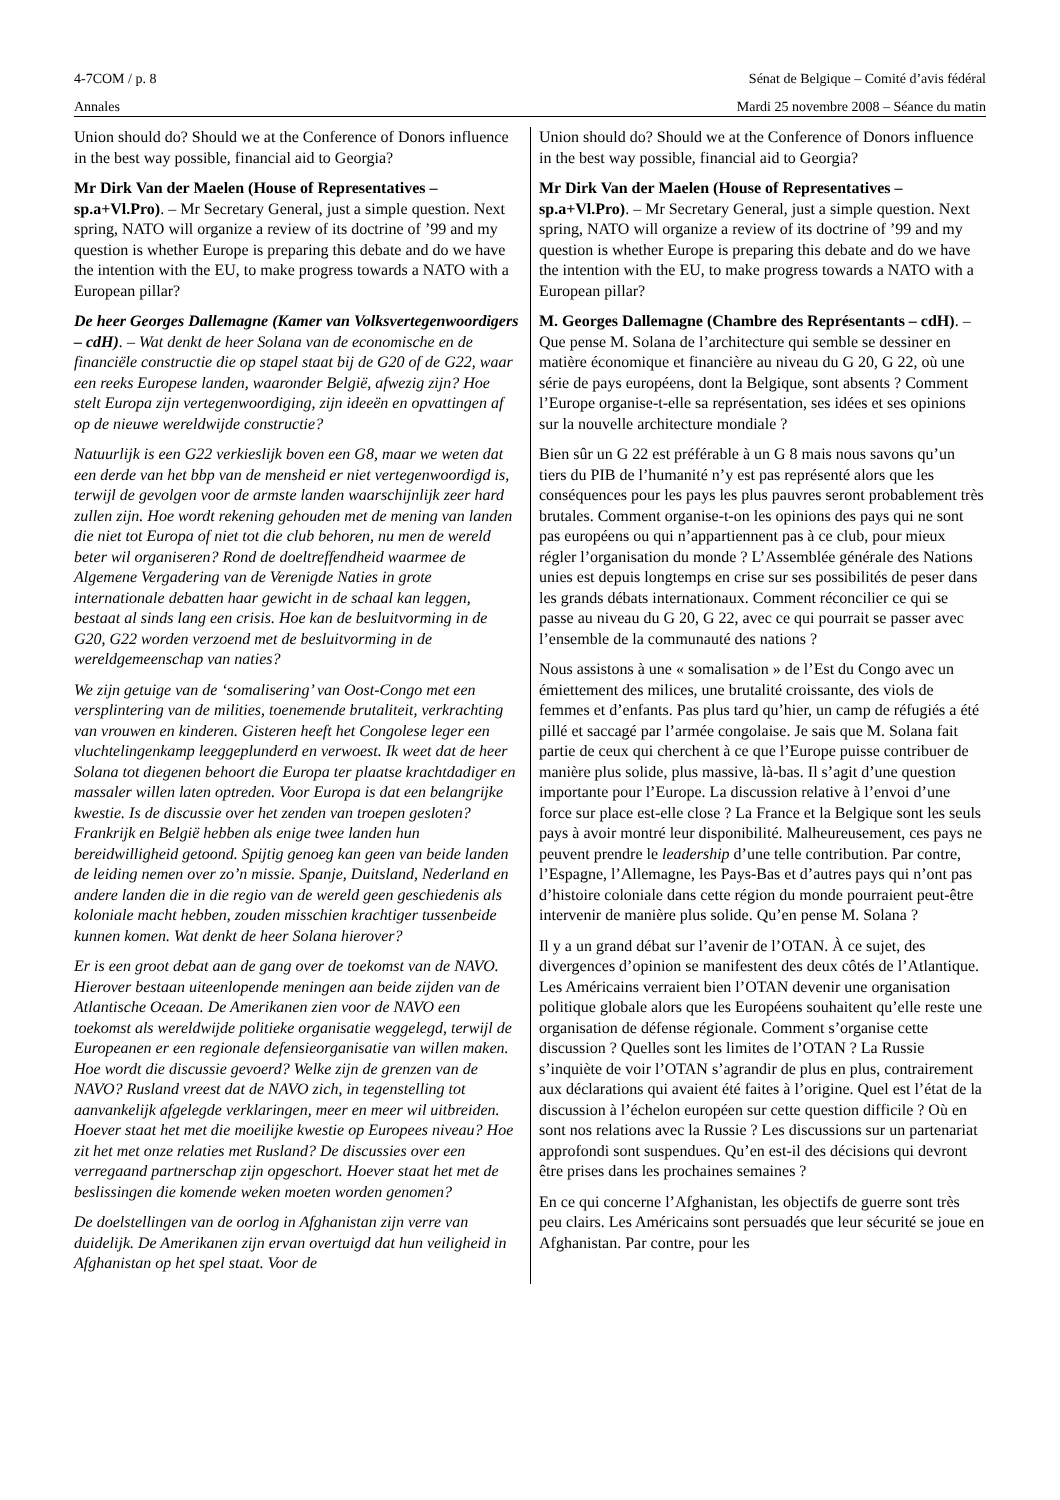4-7COM / p. 8 Sénat de Belgique – Comité d’avis fédéral
Annales Mardi 25 novembre 2008 – Séance du matin
Union should do? Should we at the Conference of Donors influence in the best way possible, financial aid to Georgia?
Mr Dirk Van der Maelen (House of Representatives – sp.a+Vl.Pro). – Mr Secretary General, just a simple question. Next spring, NATO will organize a review of its doctrine of ’99 and my question is whether Europe is preparing this debate and do we have the intention with the EU, to make progress towards a NATO with a European pillar?
De heer Georges Dallemagne (Kamer van Volksvertegenwoordigers – cdH). – Wat denkt de heer Solana van de economische en de financiële constructie die op stapel staat bij de G20 of de G22, waar een reeks Europese landen, waaronder België, afwezig zijn? Hoe stelt Europa zijn vertegenwoordiging, zijn ideeën en opvattingen af op de nieuwe wereldwijde constructie?
Natuurlijk is een G22 verkieslijk boven een G8, maar we weten dat een derde van het bbp van de mensheid er niet vertegenwoordigd is, terwijl de gevolgen voor de armste landen waarschijnlijk zeer hard zullen zijn. Hoe wordt rekening gehouden met de mening van landen die niet tot Europa of niet tot die club behoren, nu men de wereld beter wil organiseren? Rond de doeltreffendheid waarmee de Algemene Vergadering van de Verenigde Naties in grote internationale debatten haar gewicht in de schaal kan leggen, bestaat al sinds lang een crisis. Hoe kan de besluitvorming in de G20, G22 worden verzoend met de besluitvorming in de wereldgemeenschap van naties?
We zijn getuige van de ‘somalisering’ van Oost-Congo met een versplintering van de milities, toenemende brutaliteit, verkrachting van vrouwen en kinderen. Gisteren heeft het Congolese leger een vluchtelingenkamp leeggeplunderd en verwoest. Ik weet dat de heer Solana tot diegenen behoort die Europa ter plaatse krachtdadiger en massaler willen laten optreden. Voor Europa is dat een belangrijke kwestie. Is de discussie over het zenden van troepen gesloten? Frankrijk en België hebben als enige twee landen hun bereidwilligheid getoond. Spijtig genoeg kan geen van beide landen de leiding nemen over zo’n missie. Spanje, Duitsland, Nederland en andere landen die in die regio van de wereld geen geschiedenis als koloniale macht hebben, zouden misschien krachtiger tussenbeide kunnen komen. Wat denkt de heer Solana hierover?
Er is een groot debat aan de gang over de toekomst van de NAVO. Hierover bestaan uiteenlopende meningen aan beide zijden van de Atlantische Oceaan. De Amerikanen zien voor de NAVO een toekomst als wereldwijde politieke organisatie weggelegd, terwijl de Europeanen er een regionale defensieorganisatie van willen maken. Hoe wordt die discussie gevoerd? Welke zijn de grenzen van de NAVO? Rusland vreest dat de NAVO zich, in tegenstelling tot aanvankelijk afgelegde verklaringen, meer en meer wil uitbreiden. Hoever staat het met die moeilijke kwestie op Europees niveau? Hoe zit het met onze relaties met Rusland? De discussies over een verregaand partnerschap zijn opgeschort. Hoever staat het met de beslissingen die komende weken moeten worden genomen?
De doelstellingen van de oorlog in Afghanistan zijn verre van duidelijk. De Amerikanen zijn ervan overtuigd dat hun veiligheid in Afghanistan op het spel staat. Voor de
Union should do? Should we at the Conference of Donors influence in the best way possible, financial aid to Georgia?
Mr Dirk Van der Maelen (House of Representatives – sp.a+Vl.Pro). – Mr Secretary General, just a simple question. Next spring, NATO will organize a review of its doctrine of ’99 and my question is whether Europe is preparing this debate and do we have the intention with the EU, to make progress towards a NATO with a European pillar?
M. Georges Dallemagne (Chambre des Représentants – cdH). – Que pense M. Solana de l’architecture qui semble se dessiner en matière économique et financière au niveau du G 20, G 22, où une série de pays européens, dont la Belgique, sont absents ? Comment l’Europe organise-t-elle sa représentation, ses idées et ses opinions sur la nouvelle architecture mondiale ?
Bien sûr un G 22 est préférable à un G 8 mais nous savons qu’un tiers du PIB de l’humanité n’y est pas représenté alors que les conséquences pour les pays les plus pauvres seront probablement très brutales. Comment organise-t-on les opinions des pays qui ne sont pas européens ou qui n’appartiennent pas à ce club, pour mieux régler l’organisation du monde ? L’Assemblée générale des Nations unies est depuis longtemps en crise sur ses possibilités de peser dans les grands débats internationaux. Comment réconcilier ce qui se passe au niveau du G 20, G 22, avec ce qui pourrait se passer avec l’ensemble de la communauté des nations ?
Nous assistons à une « somalisation » de l’Est du Congo avec un émiettement des milices, une brutalité croissante, des viols de femmes et d’enfants. Pas plus tard qu’hier, un camp de réfugiés a été pillé et saccagé par l’armée congolaise. Je sais que M. Solana fait partie de ceux qui cherchent à ce que l’Europe puisse contribuer de manière plus solide, plus massive, là-bas. Il s’agit d’une question importante pour l’Europe. La discussion relative à l’envoi d’une force sur place est-elle close ? La France et la Belgique sont les seuls pays à avoir montré leur disponibilité. Malheureusement, ces pays ne peuvent prendre le leadership d’une telle contribution. Par contre, l’Espagne, l’Allemagne, les Pays-Bas et d’autres pays qui n’ont pas d’histoire coloniale dans cette région du monde pourraient peut-être intervenir de manière plus solide. Qu’en pense M. Solana ?
Il y a un grand débat sur l’avenir de l’OTAN. À ce sujet, des divergences d’opinion se manifestent des deux côtés de l’Atlantique. Les Américains verraient bien l’OTAN devenir une organisation politique globale alors que les Européens souhaitent qu’elle reste une organisation de défense régionale. Comment s’organise cette discussion ? Quelles sont les limites de l’OTAN ? La Russie s’inquiète de voir l’OTAN s’agrandir de plus en plus, contrairement aux déclarations qui avaient été faites à l’origine. Quel est l’état de la discussion à l’échelon européen sur cette question difficile ? Où en sont nos relations avec la Russie ? Les discussions sur un partenariat approfondi sont suspendues. Qu’en est-il des décisions qui devront être prises dans les prochaines semaines ?
En ce qui concerne l’Afghanistan, les objectifs de guerre sont très peu clairs. Les Américains sont persuadés que leur sécurité se joue en Afghanistan. Par contre, pour les